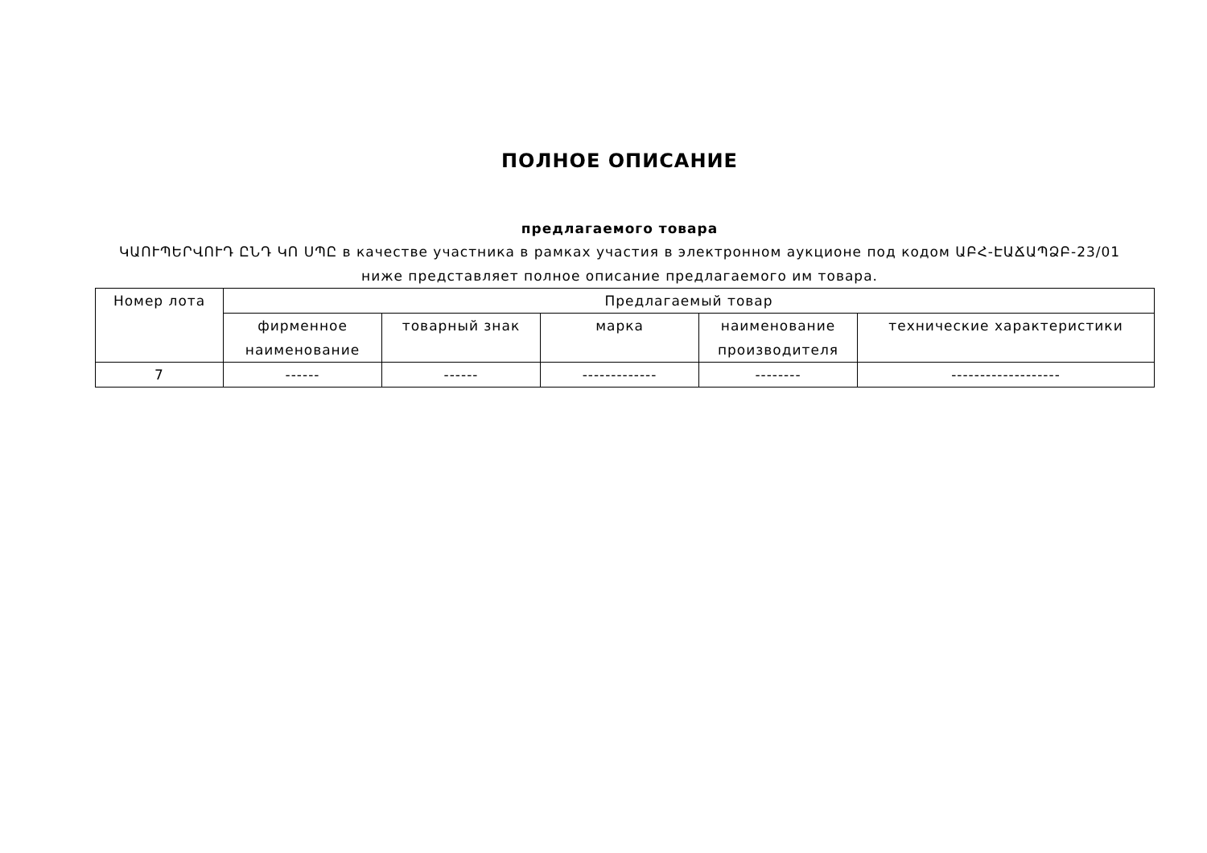ПОЛНОЕ ОПИСАНИЕ
предлагаемого товара
ԿԱՈՒՊԵՐՎՈՒԴ ԸՆԴ ԿՈ ՍՊԸ в качестве участника в рамках участия в электронном аукционе под кодом ԱԲՀ-ԷԱՃԱՊՁԲ-23/01 ниже представляет полное описание предлагаемого им товара.
| Номер лота | Предлагаемый товар | | | | |
| --- | --- | --- | --- | --- | --- |
| | фирменное наименование | товарный знак | марка | наименование производителя | технические характеристики |
| 7 | ------ | ------ | ------------- | -------- | ------------------- |